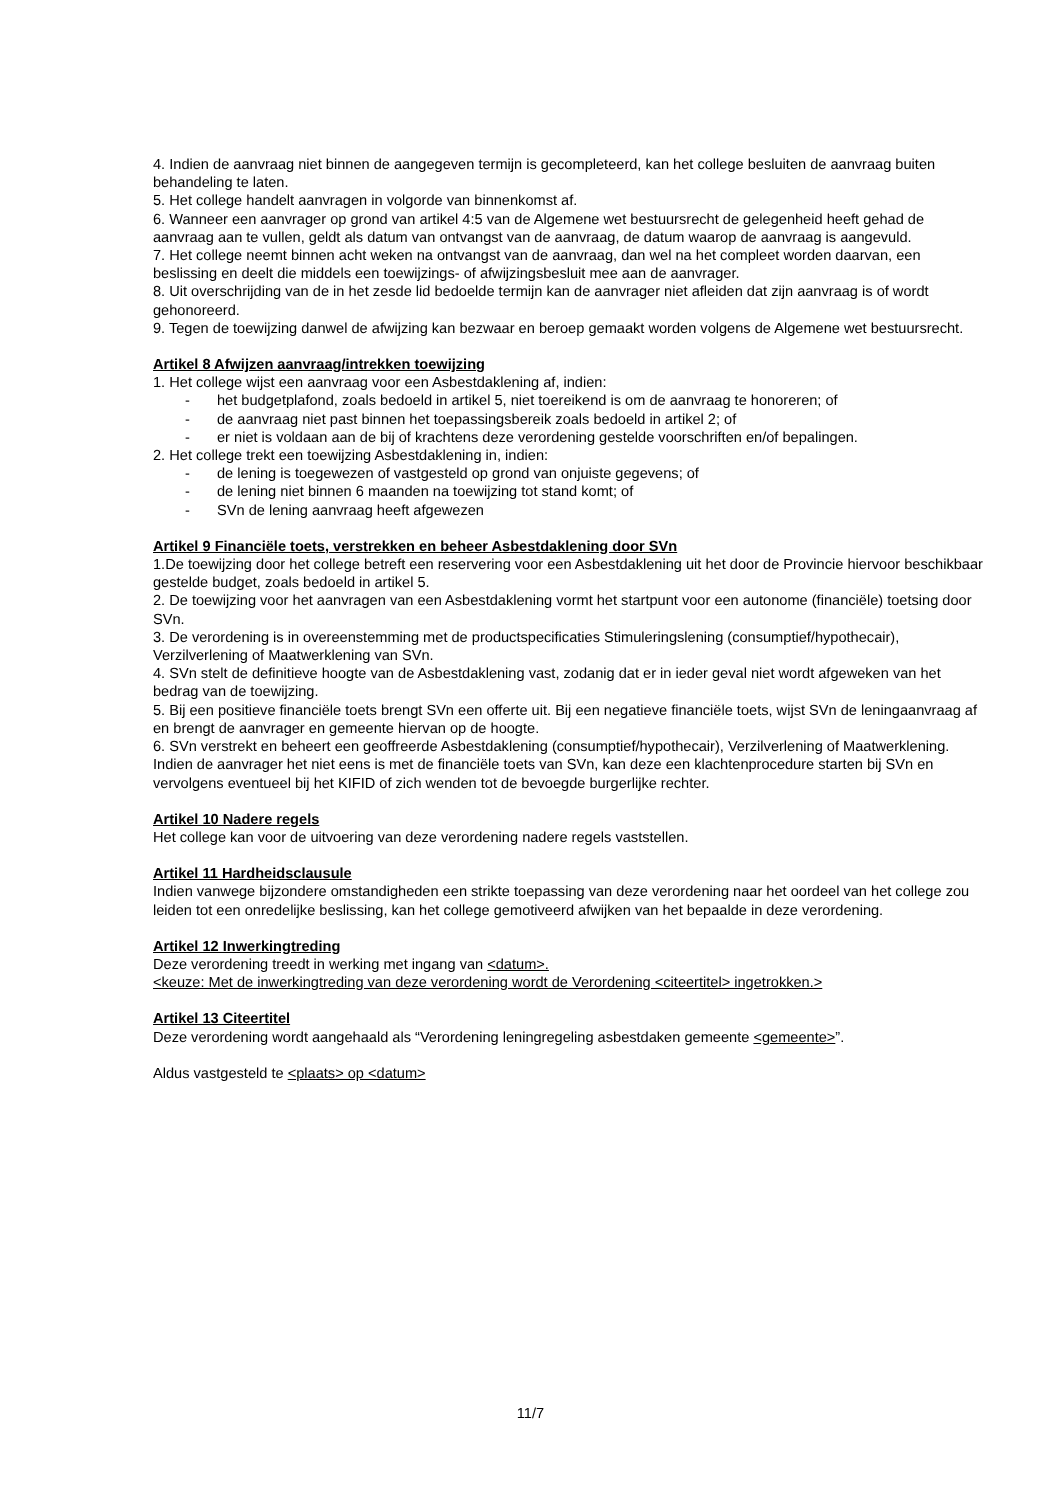4. Indien de aanvraag niet binnen de aangegeven termijn is gecompleteerd, kan het college besluiten de aanvraag buiten behandeling te laten.
5. Het college handelt aanvragen in volgorde van binnenkomst af.
6. Wanneer een aanvrager op grond van artikel 4:5 van de Algemene wet bestuursrecht de gelegenheid heeft gehad de aanvraag aan te vullen, geldt als datum van ontvangst van de aanvraag, de datum waarop de aanvraag is aangevuld.
7. Het college neemt binnen acht weken na ontvangst van de aanvraag, dan wel na het compleet worden daarvan, een beslissing en deelt die middels een toewijzings- of afwijzingsbesluit mee aan de aanvrager.
8. Uit overschrijding van de in het zesde lid bedoelde termijn kan de aanvrager niet afleiden dat zijn aanvraag is of wordt gehonoreerd.
9. Tegen de toewijzing danwel de afwijzing kan bezwaar en beroep gemaakt worden volgens de Algemene wet bestuursrecht.
Artikel 8 Afwijzen aanvraag/intrekken toewijzing
1. Het college wijst een aanvraag voor een Asbestdaklening af, indien:
- het budgetplafond, zoals bedoeld in artikel 5, niet toereikend is om de aanvraag te honoreren; of
- de aanvraag niet past binnen het toepassingsbereik zoals bedoeld in artikel 2; of
- er niet is voldaan aan de bij of krachtens deze verordening gestelde voorschriften en/of bepalingen.
2. Het college trekt een toewijzing Asbestdaklening in, indien:
- de lening is toegewezen of vastgesteld op grond van onjuiste gegevens; of
- de lening niet binnen 6 maanden na toewijzing tot stand komt; of
- SVn de lening aanvraag heeft afgewezen
Artikel 9 Financiële toets, verstrekken en beheer Asbestdaklening door SVn
1.De toewijzing door het college betreft een reservering voor een Asbestdaklening uit het door de Provincie hiervoor beschikbaar gestelde budget, zoals bedoeld in artikel 5.
2. De toewijzing voor het aanvragen van een Asbestdaklening vormt het startpunt voor een autonome (financiële) toetsing door SVn.
3. De verordening is in overeenstemming met de productspecificaties Stimuleringslening (consumptief/hypothecair), Verzilverlening of Maatwerklening van SVn.
4. SVn stelt de definitieve hoogte van de Asbestdaklening vast, zodanig dat er in ieder geval niet wordt afgeweken van het bedrag van de toewijzing.
5. Bij een positieve financiële toets brengt SVn een offerte uit. Bij een negatieve financiële toets, wijst SVn de leningaanvraag af en brengt de aanvrager en gemeente hiervan op de hoogte.
6. SVn verstrekt en beheert een geoffreerde Asbestdaklening (consumptief/hypothecair), Verzilverlening of Maatwerklening. Indien de aanvrager het niet eens is met de financiële toets van SVn, kan deze een klachtenprocedure starten bij SVn en vervolgens eventueel bij het KIFID of zich wenden tot de bevoegde burgerlijke rechter.
Artikel 10 Nadere regels
Het college kan voor de uitvoering van deze verordening nadere regels vaststellen.
Artikel 11 Hardheidsclausule
Indien vanwege bijzondere omstandigheden een strikte toepassing van deze verordening naar het oordeel van het college zou leiden tot een onredelijke beslissing, kan het college gemotiveerd afwijken van het bepaalde in deze verordening.
Artikel 12 Inwerkingtreding
Deze verordening treedt in werking met ingang van <datum>.
<keuze: Met de inwerkingtreding van deze verordening wordt de Verordening <citeertitel> ingetrokken.>
Artikel 13 Citeertitel
Deze verordening wordt aangehaald als “Verordening leningregeling asbestdaken gemeente <gemeente>”.
Aldus vastgesteld te <plaats> op <datum>
11/7